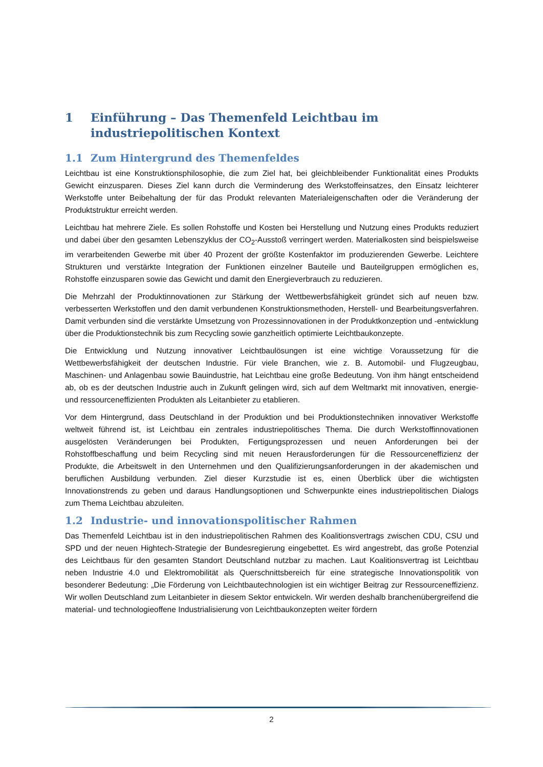1 Einführung – Das Themenfeld Leichtbau im industriepolitischen Kontext
1.1 Zum Hintergrund des Themenfeldes
Leichtbau ist eine Konstruktionsphilosophie, die zum Ziel hat, bei gleichbleibender Funktionalität eines Produkts Gewicht einzusparen. Dieses Ziel kann durch die Verminderung des Werkstoffeinsatzes, den Einsatz leichterer Werkstoffe unter Beibehaltung der für das Produkt relevanten Materialeigenschaften oder die Veränderung der Produktstruktur erreicht werden.
Leichtbau hat mehrere Ziele. Es sollen Rohstoffe und Kosten bei Herstellung und Nutzung eines Produkts reduziert und dabei über den gesamten Lebenszyklus der CO<sub>2</sub>-Ausstoß verringert werden. Materialkosten sind beispielsweise im verarbeitenden Gewerbe mit über 40 Prozent der größte Kostenfaktor im produzierenden Gewerbe. Leichtere Strukturen und verstärkte Integration der Funktionen einzelner Bauteile und Bauteilgruppen ermöglichen es, Rohstoffe einzusparen sowie das Gewicht und damit den Energieverbrauch zu reduzieren.
Die Mehrzahl der Produktinnovationen zur Stärkung der Wettbewerbsfähigkeit gründet sich auf neuen bzw. verbesserten Werkstoffen und den damit verbundenen Konstruktionsmethoden, Herstell- und Bearbeitungsverfahren. Damit verbunden sind die verstärkte Umsetzung von Prozessinnovationen in der Produktkonzeption und -entwicklung über die Produktionstechnik bis zum Recycling sowie ganzheitlich optimierte Leichtbaukonzepte.
Die Entwicklung und Nutzung innovativer Leichtbaulösungen ist eine wichtige Voraussetzung für die Wettbewerbsfähigkeit der deutschen Industrie. Für viele Branchen, wie z. B. Automobil- und Flugzeugbau, Maschinen- und Anlagenbau sowie Bauindustrie, hat Leichtbau eine große Bedeutung. Von ihm hängt entscheidend ab, ob es der deutschen Industrie auch in Zukunft gelingen wird, sich auf dem Weltmarkt mit innovativen, energie- und ressourceneffizienten Produkten als Leitanbieter zu etablieren.
Vor dem Hintergrund, dass Deutschland in der Produktion und bei Produktionstechniken innovativer Werkstoffe weltweit führend ist, ist Leichtbau ein zentrales industriepolitisches Thema. Die durch Werkstoffinnovationen ausgelösten Veränderungen bei Produkten, Fertigungsprozessen und neuen Anforderungen bei der Rohstoffbeschaffung und beim Recycling sind mit neuen Herausforderungen für die Ressourceneffizienz der Produkte, die Arbeitswelt in den Unternehmen und den Qualifizierungsanforderungen in der akademischen und beruflichen Ausbildung verbunden. Ziel dieser Kurzstudie ist es, einen Überblick über die wichtigsten Innovationstrends zu geben und daraus Handlungsoptionen und Schwerpunkte eines industriepolitischen Dialogs zum Thema Leichtbau abzuleiten.
1.2 Industrie- und innovationspolitischer Rahmen
Das Themenfeld Leichtbau ist in den industriepolitischen Rahmen des Koalitionsvertrags zwischen CDU, CSU und SPD und der neuen Hightech-Strategie der Bundesregierung eingebettet. Es wird angestrebt, das große Potenzial des Leichtbaus für den gesamten Standort Deutschland nutzbar zu machen. Laut Koalitionsvertrag ist Leichtbau neben Industrie 4.0 und Elektromobilität als Querschnittsbereich für eine strategische Innovationspolitik von besonderer Bedeutung: „Die Förderung von Leichtbautechnologien ist ein wichtiger Beitrag zur Ressourceneffizienz. Wir wollen Deutschland zum Leitanbieter in diesem Sektor entwickeln. Wir werden deshalb branchenübergreifend die material- und technologieoffene Industrialisierung von Leichtbaukonzepten weiter fördern
2